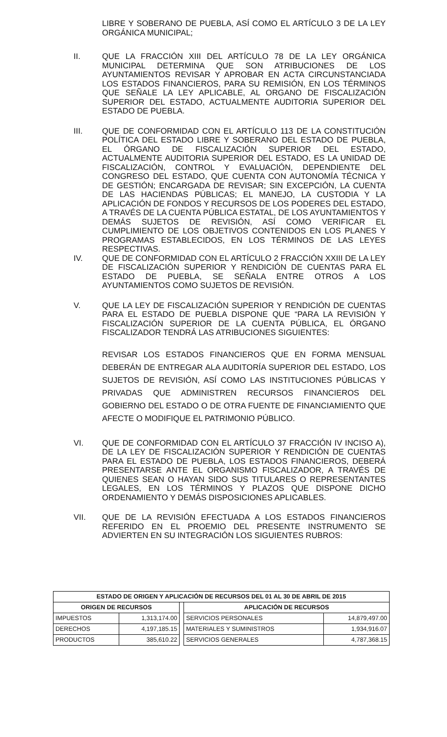LIBRE Y SOBERANO DE PUEBLA, ASÍ COMO EL ARTÍCULO 3 DE LA LEY ORGÁNICA MUNICIPAL;
II.
QUE LA FRACCIÓN XIII DEL ARTÍCULO 78 DE LA LEY ORGÁNICA MUNICIPAL DETERMINA QUE SON ATRIBUCIONES DE LOS AYUNTAMIENTOS REVISAR Y APROBAR EN ACTA CIRCUNSTANCIADA LOS ESTADOS FINANCIEROS, PARA SU REMISIÓN, EN LOS TÉRMINOS QUE SEÑALE LA LEY APLICABLE, AL ORGANO DE FISCALIZACIÓN SUPERIOR DEL ESTADO, ACTUALMENTE AUDITORIA SUPERIOR DEL ESTADO DE PUEBLA.
III.
QUE DE CONFORMIDAD CON EL ARTÍCULO 113 DE LA CONSTITUCIÓN POLÍTICA DEL ESTADO LIBRE Y SOBERANO DEL ESTADO DE PUEBLA, EL ÓRGANO DE FISCALIZACIÓN SUPERIOR DEL ESTADO, ACTUALMENTE AUDITORIA SUPERIOR DEL ESTADO, ES LA UNIDAD DE FISCALIZACIÓN, CONTROL Y EVALUACIÓN, DEPENDIENTE DEL CONGRESO DEL ESTADO, QUE CUENTA CON AUTONOMÍA TÉCNICA Y DE GESTIÓN; ENCARGADA DE REVISAR; SIN EXCEPCIÓN, LA CUENTA DE LAS HACIENDAS PÚBLICAS; EL MANEJO, LA CUSTODIA Y LA APLICACIÓN DE FONDOS Y RECURSOS DE LOS PODERES DEL ESTADO, A TRAVÉS DE LA CUENTA PÚBLICA ESTATAL, DE LOS AYUNTAMIENTOS Y DEMÁS SUJETOS DE REVISIÓN, ASÍ COMO VERIFICAR EL CUMPLIMIENTO DE LOS OBJETIVOS CONTENIDOS EN LOS PLANES Y PROGRAMAS ESTABLECIDOS, EN LOS TÉRMINOS DE LAS LEYES RESPECTIVAS.
IV.
QUE DE CONFORMIDAD CON EL ARTÍCULO 2 FRACCIÓN XXIII DE LA LEY DE FISCALIZACIÓN SUPERIOR Y RENDICIÓN DE CUENTAS PARA EL ESTADO DE PUEBLA, SE SEÑALA ENTRE OTROS A LOS AYUNTAMIENTOS COMO SUJETOS DE REVISIÓN.
V.
QUE LA LEY DE FISCALIZACIÓN SUPERIOR Y RENDICIÓN DE CUENTAS PARA EL ESTADO DE PUEBLA DISPONE QUE “PARA LA REVISIÓN Y FISCALIZACIÓN SUPERIOR DE LA CUENTA PÚBLICA, EL ÓRGANO FISCALIZADOR TENDRÁ LAS ATRIBUCIONES SIGUIENTES:
REVISAR LOS ESTADOS FINANCIEROS QUE EN FORMA MENSUAL DEBERÁN DE ENTREGAR ALA AUDITORÍA SUPERIOR DEL ESTADO, LOS SUJETOS DE REVISIÓN, ASÍ COMO LAS INSTITUCIONES PÚBLICAS Y PRIVADAS QUE ADMINISTREN RECURSOS FINANCIEROS DEL GOBIERNO DEL ESTADO O DE OTRA FUENTE DE FINANCIAMIENTO QUE AFECTE O MODIFIQUE EL PATRIMONIO PÚBLICO.
VI.
QUE DE CONFORMIDAD CON EL ARTÍCULO 37 FRACCIÓN IV INCISO A), DE LA LEY DE FISCALIZACIÓN SUPERIOR Y RENDICIÓN DE CUENTAS PARA EL ESTADO DE PUEBLA, LOS ESTADOS FINANCIEROS, DEBERÁ PRESENTARSE ANTE EL ORGANISMO FISCALIZADOR, A TRAVÉS DE QUIENES SEAN O HAYAN SIDO SUS TITULARES O REPRESENTANTES LEGALES, EN LOS TÉRMINOS Y PLAZOS QUE DISPONE DICHO ORDENAMIENTO Y DEMÁS DISPOSICIONES APLICABLES.
VII.
QUE DE LA REVISIÓN EFECTUADA A LOS ESTADOS FINANCIEROS REFERIDO EN EL PROEMIO DEL PRESENTE INSTRUMENTO SE ADVIERTEN EN SU INTEGRACIÓN LOS SIGUIENTES RUBROS:
| ESTADO DE ORIGEN Y APLICACIÓN DE RECURSOS DEL 01 AL 30 DE ABRIL DE 2015 | | | | |
| --- | --- | --- | --- | --- |
| ORIGEN DE RECURSOS | | | APLICACIÓN DE RECURSOS | |
| IMPUESTOS | 1,313,174.00 | | SERVICIOS PERSONALES | 14,879,497.00 |
| DERECHOS | 4,197,185.15 | | MATERIALES Y SUMINISTROS | 1,934,916.07 |
| PRODUCTOS | 385,610.22 | | SERVICIOS GENERALES | 4,787,368.15 |